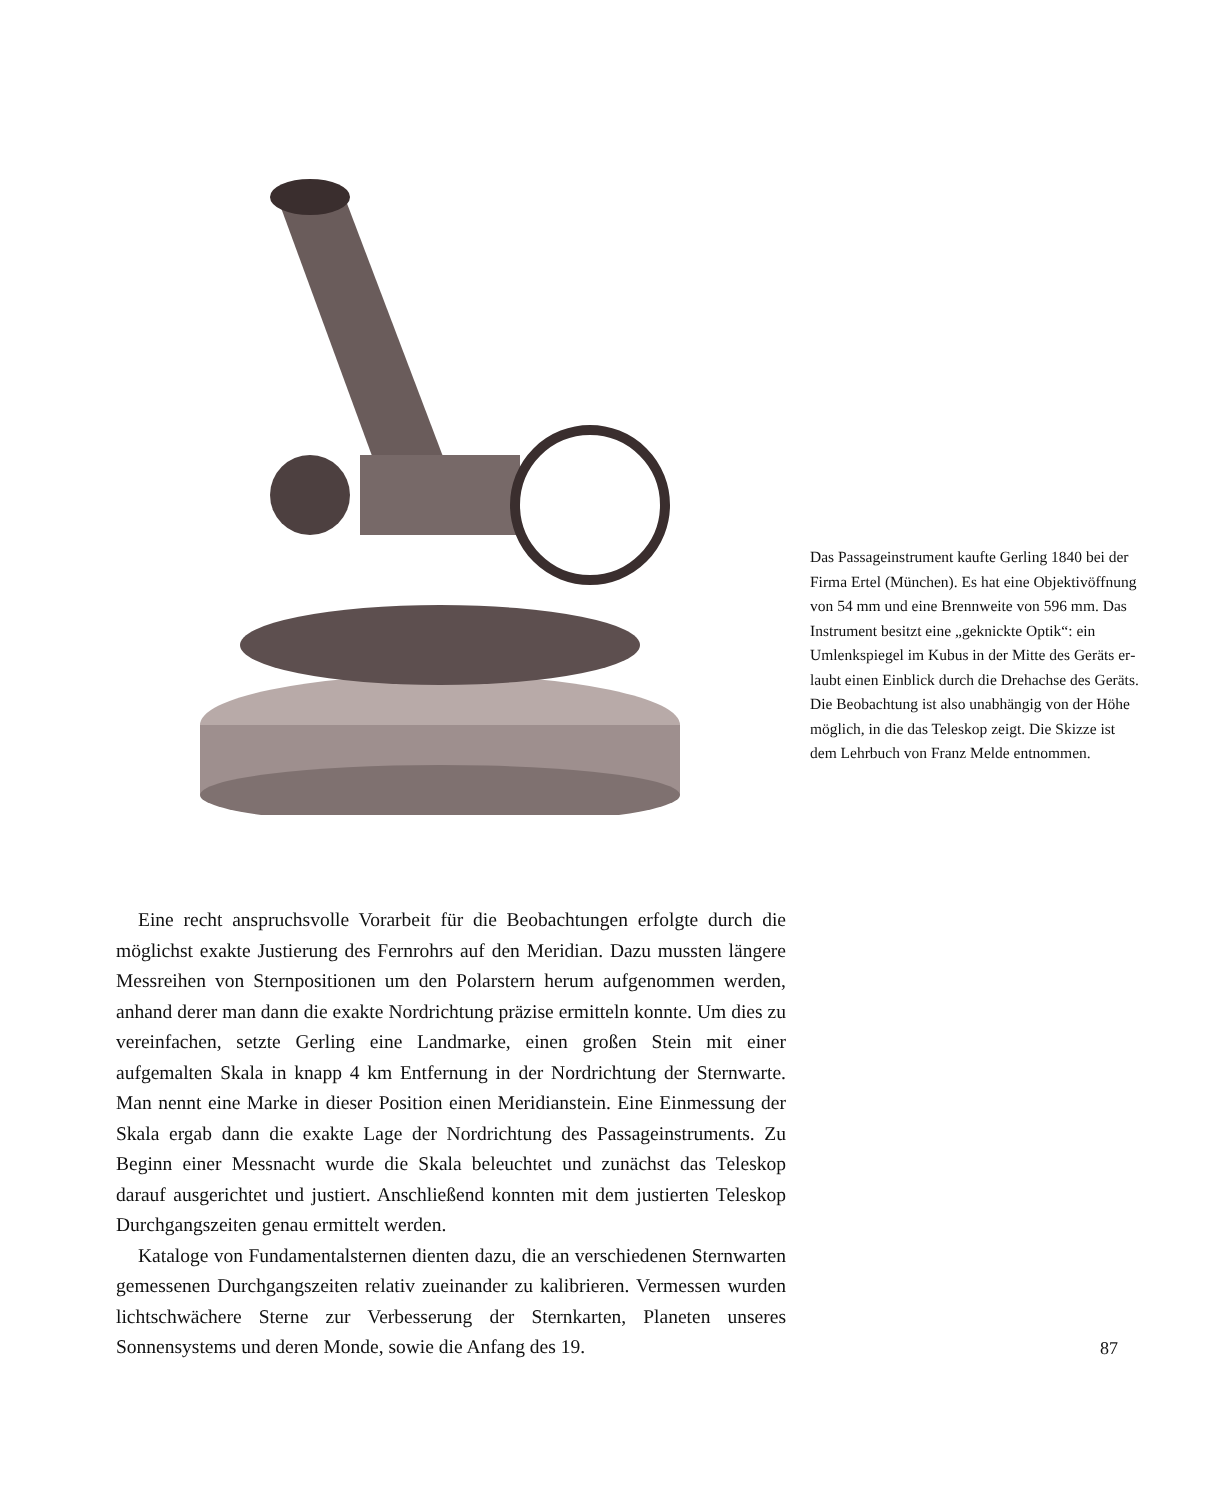Das Passageinstrument kaufte Gerling 1840 bei der Firma Ertel (München). Es hat eine Objektivöffnung von 54 mm und eine Brennweite von 596 mm. Das Instrument besitzt eine „geknickte Optik“: ein Umlenk­spiegel im Kubus in der Mitte des Geräts er­laubt einen Einblick durch die Drehachse des Geräts. Die Beobachtung ist also unab­hängig von der Höhe möglich, in die das Te­leskop zeigt. Die Skizze ist dem Lehrbuch von Franz Melde entnommen.
Eine recht anspruchsvolle Vorarbeit für die Beobachtungen erfolgte durch die möglichst exakte Justierung des Fernrohrs auf den Meridian. Dazu mussten längere Messreihen von Sternpositionen um den Polarstern herum aufgenom­men werden, anhand derer man dann die exakte Nordrichtung präzise ermit­teln konnte. Um dies zu vereinfachen, setzte Gerling eine Landmarke, einen großen Stein mit einer aufgemalten Skala in knapp 4 km Entfernung in der Nordrichtung der Sternwarte. Man nennt eine Marke in dieser Position einen Meridianstein. Eine Einmessung der Skala ergab dann die exakte Lage der Nordrichtung des Passageinstruments. Zu Beginn einer Messnacht wurde die Skala beleuchtet und zunächst das Teleskop darauf ausgerichtet und justiert. Anschließend konnten mit dem justierten Teleskop Durchgangszeiten genau ermittelt werden.
Kataloge von Fundamentalsternen dienten dazu, die an verschiedenen Sternwarten gemessenen Durchgangszeiten relativ zueinander zu kalibrieren. Vermessen wurden lichtschwächere Sterne zur Verbesserung der Sternkarten, Planeten unseres Sonnensystems und deren Monde, sowie die Anfang des 19.
87